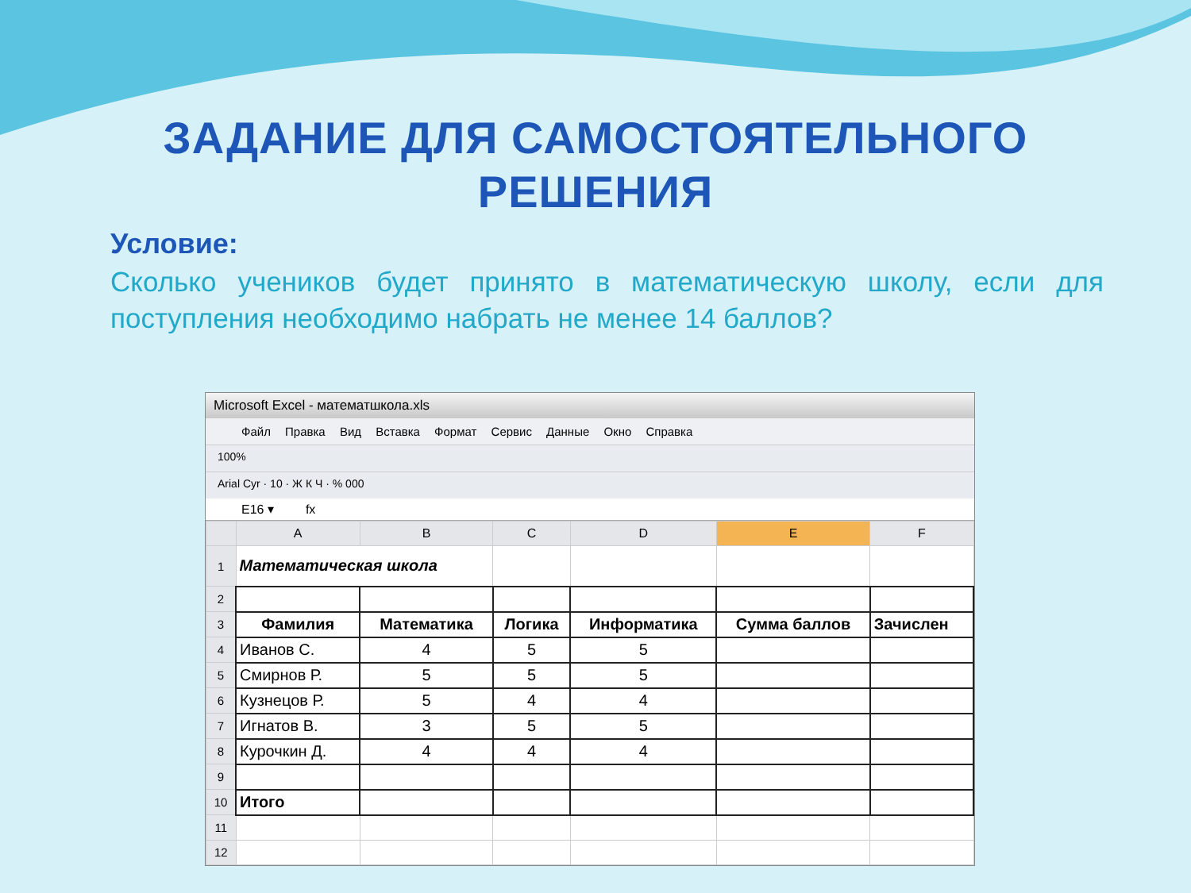ЗАДАНИЕ ДЛЯ САМОСТОЯТЕЛЬНОГО
РЕШЕНИЯ
Условие:
Сколько учеников будет принято в математическую школу, если для поступления необходимо набрать не менее 14 баллов?
Microsoft Excel - математшкола.xls
Файл Правка Вид Вставка Формат Сервис Данные Окно Справка
100%
Arial Cyr · 10 · Ж К Ч · % 000
E16 ▾ fx
| | A | B | C | D | E | F |
| --- | --- | --- | --- | --- | --- | --- |
| 1 | Математическая школа | | | | | |
| 2 | | | | | | |
| 3 | Фамилия | Математика | Логика | Информатика | Сумма баллов | Зачислен |
| 4 | Иванов С. | 4 | 5 | 5 | | |
| 5 | Смирнов Р. | 5 | 5 | 5 | | |
| 6 | Кузнецов Р. | 5 | 4 | 4 | | |
| 7 | Игнатов В. | 3 | 5 | 5 | | |
| 8 | Курочкин Д. | 4 | 4 | 4 | | |
| 9 | | | | | | |
| 10 | Итого | | | | | |
| 11 | | | | | | |
| 12 | | | | | | |